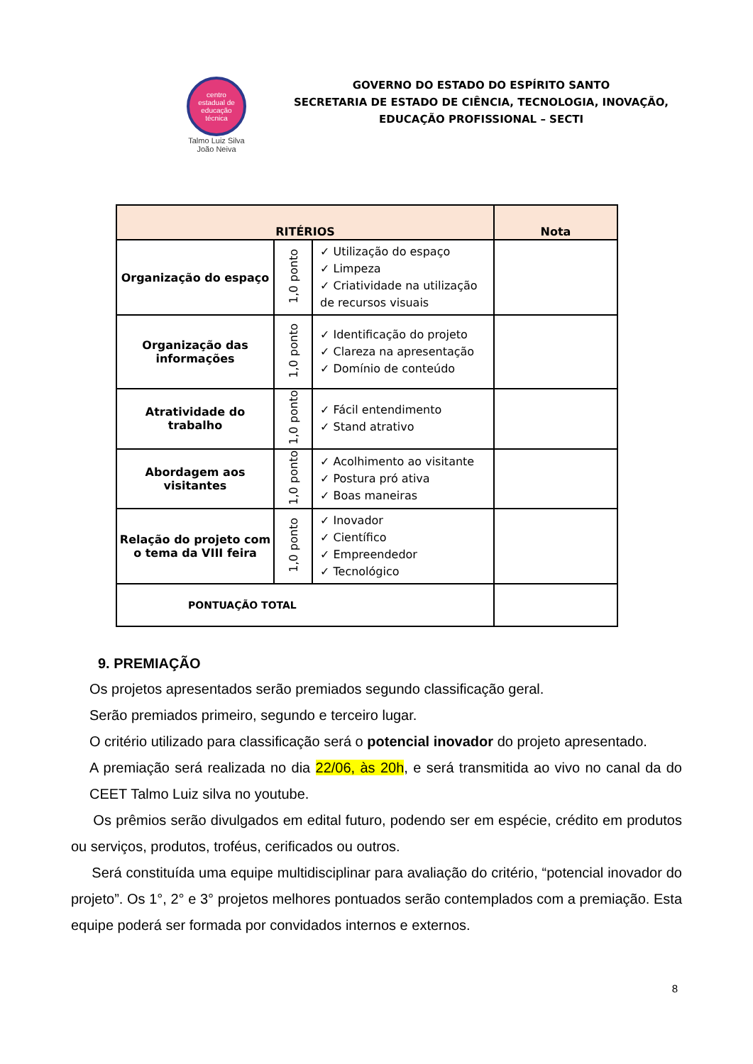centro
estadual de
educação
técnica
Talmo Luiz Silva
João Neiva
GOVERNO DO ESTADO DO ESPÍRITO SANTO
SECRETARIA DE ESTADO DE CIÊNCIA, TECNOLOGIA, INOVAÇÃO,
EDUCAÇÃO PROFISSIONAL – SECTI
| RITÉRIOS | | | Nota |
| --- | --- | --- | --- |
| Organização do espaço | 1,0 ponto | ✓ Utilização do espaço ✓ Limpeza ✓ Criatividade na utilização de recursos visuais | |
| Organização das informações | 1,0 ponto | ✓ Identificação do projeto ✓ Clareza na apresentação ✓ Domínio de conteúdo | |
| Atratividade do trabalho | 1,0 ponto | ✓ Fácil entendimento ✓ Stand atrativo | |
| Abordagem aos visitantes | 1,0 ponto | ✓ Acolhimento ao visitante ✓ Postura pró ativa ✓ Boas maneiras | |
| Relação do projeto com o tema da VIII feira | 1,0 ponto | ✓ Inovador ✓ Científico ✓ Empreendedor ✓ Tecnológico | |
| PONTUAÇÃO TOTAL | | | |
9. PREMIAÇÃO
Os projetos apresentados serão premiados segundo classificação geral.
Serão premiados primeiro, segundo e terceiro lugar.
O critério utilizado para classificação será o potencial inovador do projeto apresentado.
A premiação será realizada no dia 22/06, às 20h, e será transmitida ao vivo no canal da do CEET Talmo Luiz silva no youtube.
Os prêmios serão divulgados em edital futuro, podendo ser em espécie, crédito em produtos ou serviços, produtos, troféus, cerificados ou outros.
Será constituída uma equipe multidisciplinar para avaliação do critério, “potencial inovador do projeto”. Os 1°, 2° e 3° projetos melhores pontuados serão contemplados com a premiação. Esta equipe poderá ser formada por convidados internos e externos.
8